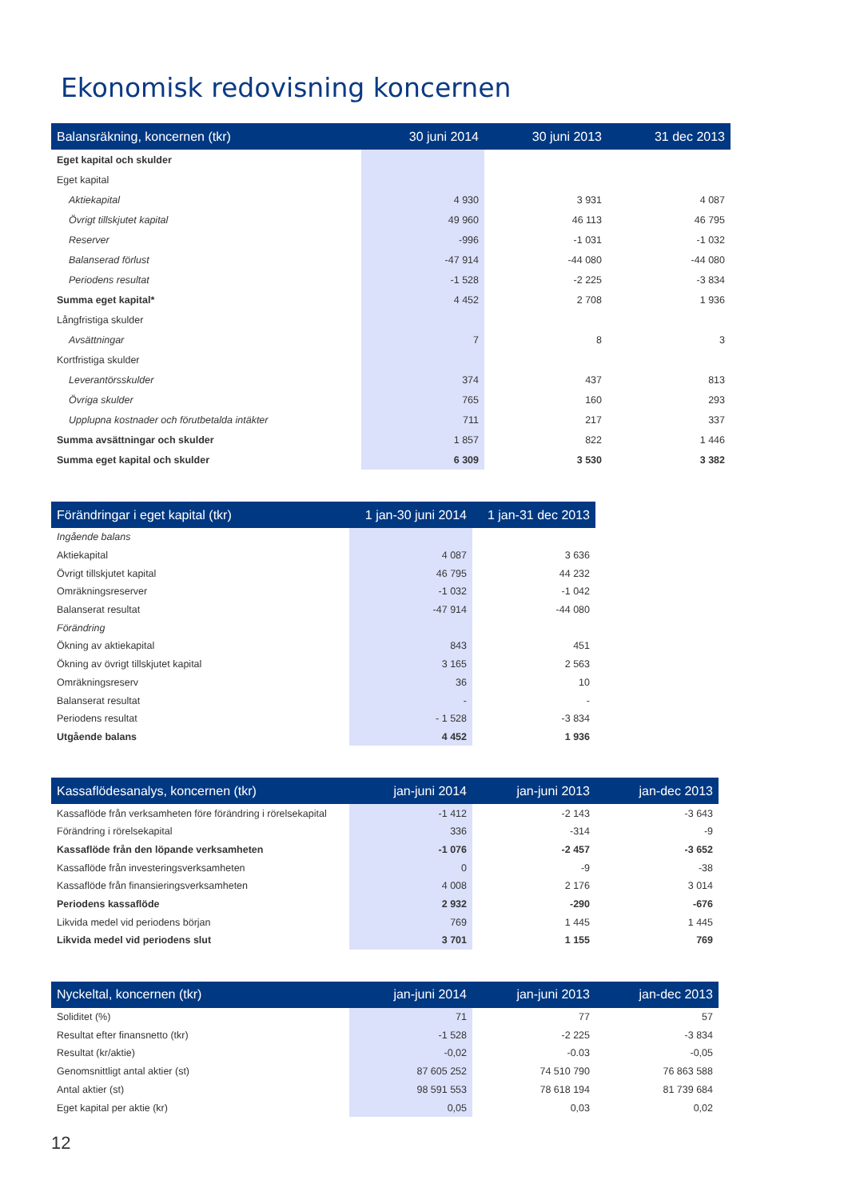Ekonomisk redovisning koncernen
| Balansräkning, koncernen (tkr) | 30 juni 2014 | 30 juni 2013 | 31 dec 2013 |
| --- | --- | --- | --- |
| Eget kapital och skulder | | | |
| Eget kapital | | | |
| Aktiekapital | 4 930 | 3 931 | 4 087 |
| Övrigt tillskjutet kapital | 49 960 | 46 113 | 46 795 |
| Reserver | -996 | -1 031 | -1 032 |
| Balanserad förlust | -47 914 | -44 080 | -44 080 |
| Periodens resultat | -1 528 | -2 225 | -3 834 |
| Summa eget kapital* | 4 452 | 2 708 | 1 936 |
| Långfristiga skulder | | | |
| Avsättningar | 7 | 8 | 3 |
| Kortfristiga skulder | | | |
| Leverantörsskulder | 374 | 437 | 813 |
| Övriga skulder | 765 | 160 | 293 |
| Upplupna kostnader och förutbetalda intäkter | 711 | 217 | 337 |
| Summa avsättningar och skulder | 1 857 | 822 | 1 446 |
| Summa eget kapital och skulder | 6 309 | 3 530 | 3 382 |
| Förändringar i eget kapital (tkr) | 1 jan-30 juni 2014 | 1 jan-31 dec 2013 |
| --- | --- | --- |
| Ingående balans | | |
| Aktiekapital | 4 087 | 3 636 |
| Övrigt tillskjutet kapital | 46 795 | 44 232 |
| Omräkningsreserver | -1 032 | -1 042 |
| Balanserat resultat | -47 914 | -44 080 |
| Förändring | | |
| Ökning av aktiekapital | 843 | 451 |
| Ökning av övrigt tillskjutet kapital | 3 165 | 2 563 |
| Omräkningsreserv | 36 | 10 |
| Balanserat resultat | - | - |
| Periodens resultat | - 1 528 | -3 834 |
| Utgående balans | 4 452 | 1 936 |
| Kassaflödesanalys, koncernen (tkr) | jan-juni 2014 | jan-juni 2013 | jan-dec 2013 |
| --- | --- | --- | --- |
| Kassaflöde från verksamheten före förändring i rörelsekapital | -1 412 | -2 143 | -3 643 |
| Förändring i rörelsekapital | 336 | -314 | -9 |
| Kassaflöde från den löpande verksamheten | -1 076 | -2 457 | -3 652 |
| Kassaflöde från investeringsverksamheten | 0 | -9 | -38 |
| Kassaflöde från finansieringsverksamheten | 4 008 | 2 176 | 3 014 |
| Periodens kassaflöde | 2 932 | -290 | -676 |
| Likvida medel vid periodens början | 769 | 1 445 | 1 445 |
| Likvida medel vid periodens slut | 3 701 | 1 155 | 769 |
| Nyckeltal, koncernen (tkr) | jan-juni 2014 | jan-juni 2013 | jan-dec 2013 |
| --- | --- | --- | --- |
| Soliditet (%) | 71 | 77 | 57 |
| Resultat efter finansnetto (tkr) | -1 528 | -2 225 | -3 834 |
| Resultat (kr/aktie) | -0,02 | -0.03 | -0,05 |
| Genomsnittligt antal aktier (st) | 87 605 252 | 74 510 790 | 76 863 588 |
| Antal aktier (st) | 98 591 553 | 78 618 194 | 81 739 684 |
| Eget kapital per aktie (kr) | 0,05 | 0,03 | 0,02 |
12